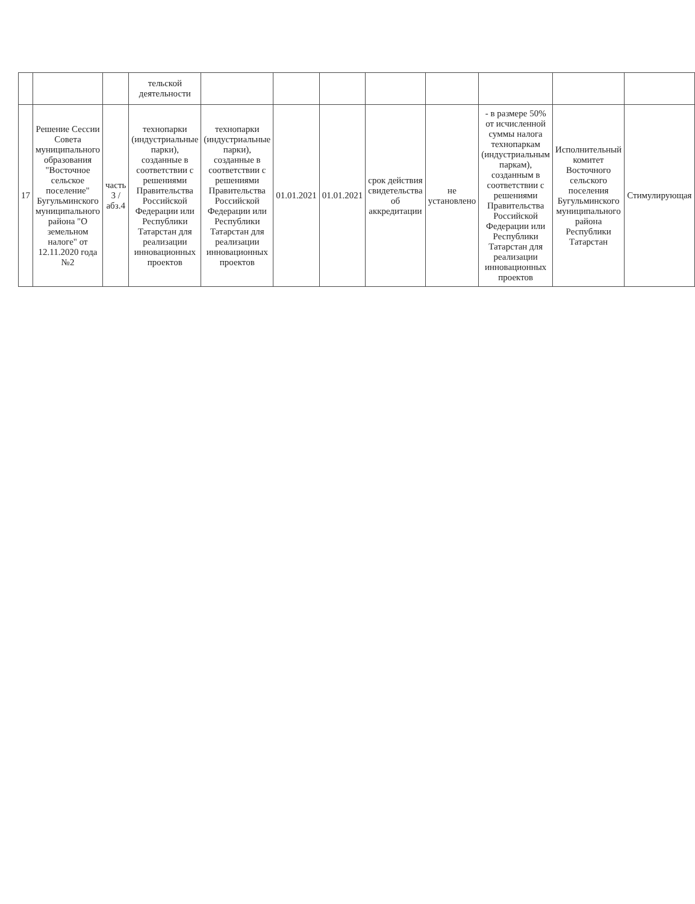| | | | тельской деятельности | | | | | | | | |
| 17 | Решение Сессии Совета муниципального образования "Восточное сельское поселение" Бугульминского муниципального района "О земельном налоге" от 12.11.2020 года №2 | часть 3 /абз.4 | технопарки (индустриальные парки), созданные в соответствии с решениями Правительства Российской Федерации или Республики Татарстан для реализации инновационных проектов | технопарки (индустриальные парки), созданные в соответствии с решениями Правительства Российской Федерации или Республики Татарстан для реализации инновационных проектов | 01.01.2021 | 01.01.2021 | срок действия свидетельства об аккредитации | не установлено | - в размере 50% от исчисленной суммы налога технопаркам (индустриальным паркам), созданным в соответствии с решениями Правительства Российской Федерации или Республики Татарстан для реализации инновационных проектов | Исполнительный комитет Восточного сельского поселения Бугульминского муниципального района Республики Татарстан | Стимулирующая |